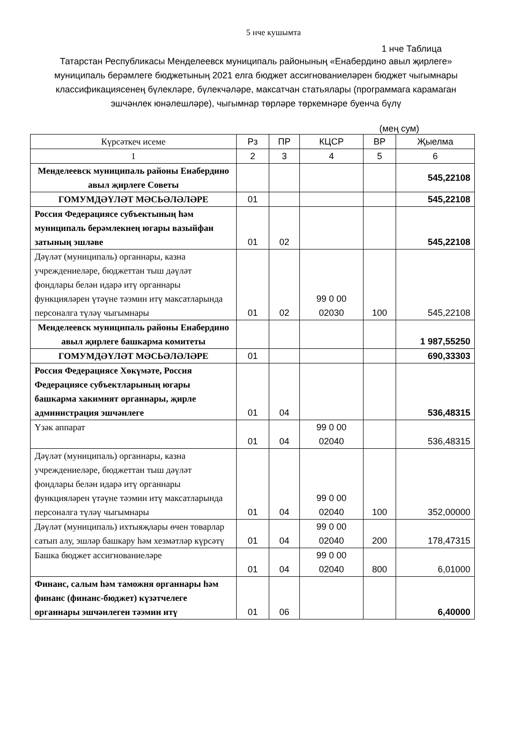5 нче кушымта
1 нче Таблица
Татарстан Республикасы Менделеевск муниципаль районының «Енабердино авыл җирлеге» муниципаль берәмлеге бюджетының 2021 елга бюджет ассигнованиеләрен бюджет чыгымнары классификациясенең бүлекләре, бүлекчәләре, максатчан статьялары (программага карамаган эшчәнлек юнәлешләре), чыгымнар төрләре төркемнәре буенча бүлү
(мең сум)
| Күрсәткеч исеме | Рз | ПР | КЦСР | ВР | Җыелма |
| --- | --- | --- | --- | --- | --- |
| 1 | 2 | 3 | 4 | 5 | 6 |
| Менделеевск муниципаль районы Енабердино авыл җирлеге Советы | | | | | 545,22108 |
| ГОМУМДӘҮЛӘТ МӘСЬӘЛӘЛӘРЕ | 01 | | | | 545,22108 |
| Россия Федерациясе субъектының һәм муниципаль берәмлекнең югары вазыйфаи затының эшләве | 01 | 02 | | | 545,22108 |
| Дәүләт (муниципаль) органнары, казна учреждениеләре, бюджеттан тыш дәүләт фондлары белән идарә итү органнары функцияләрен үтәүне тәэмин итү максатларында персоналга түләү чыгымнары | 01 | 02 | 99 0 00 02030 | 100 | 545,22108 |
| Менделеевск муниципаль районы Енабердино авыл җирлеге башкарма комитеты | | | | | 1 987,55250 |
| ГОМУМДӘҮЛӘТ МӘСЬӘЛӘЛӘРЕ | 01 | | | | 690,33303 |
| Россия Федерациясе Хөкүмәте, Россия Федерациясе субъектларының югары башкарма хакимият органнары, җирле администрация эшчәнлеге | 01 | 04 | | | 536,48315 |
| Үзәк аппарат | 01 | 04 | 99 0 00 02040 | | 536,48315 |
| Дәүләт (муниципаль) органнары, казна учреждениеләре, бюджеттан тыш дәүләт фондлары белән идарә итү органнары функцияләрен үтәүне тәэмин итү максатларында персоналга түләү чыгымнары | 01 | 04 | 99 0 00 02040 | 100 | 352,00000 |
| Дәүләт (муниципаль) ихтыяҗлары өчен товарлар сатып алу, эшләр башкару һәм хезмәтләр күрсәтү | 01 | 04 | 99 0 00 02040 | 200 | 178,47315 |
| Башка бюджет ассигнованиеләре | 01 | 04 | 99 0 00 02040 | 800 | 6,01000 |
| Финанс, салым һәм таможня органнары һәм финанс (финанс-бюджет) күзәтчелеге органнары эшчәнлеген тәэмин итү | 01 | 06 | | | 6,40000 |